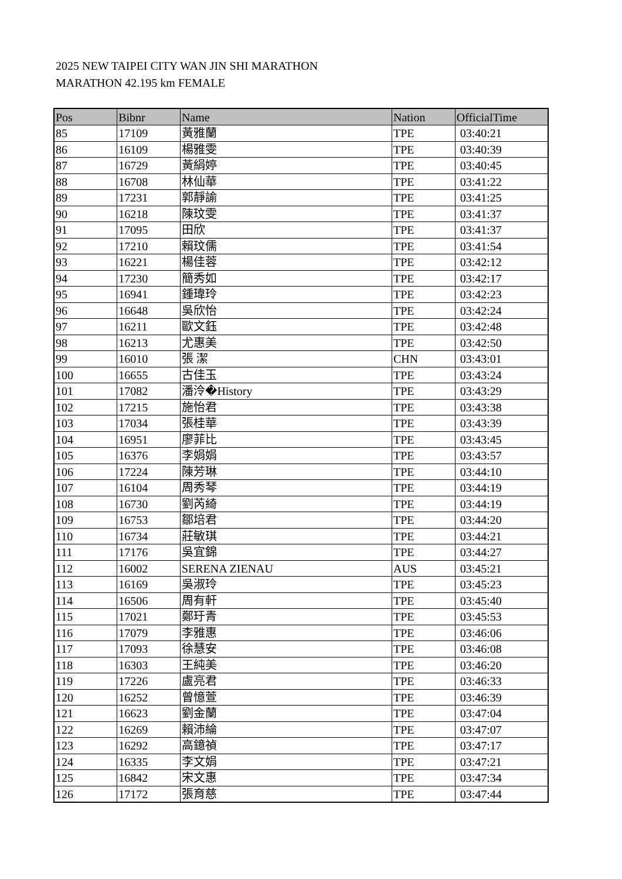2025 NEW TAIPEI CITY WAN JIN SHI MARATHON
MARATHON 42.195 km FEMALE
| Pos | Bibnr | Name | Nation | OfficialTime |
| --- | --- | --- | --- | --- |
| 85 | 17109 | 黃雅蘭 | TPE | 03:40:21 |
| 86 | 16109 | 楊雅雯 | TPE | 03:40:39 |
| 87 | 16729 | 黃絹婷 | TPE | 03:40:45 |
| 88 | 16708 | 林仙華 | TPE | 03:41:22 |
| 89 | 17231 | 郭靜諭 | TPE | 03:41:25 |
| 90 | 16218 | 陳玟雯 | TPE | 03:41:37 |
| 91 | 17095 | 田欣 | TPE | 03:41:37 |
| 92 | 17210 | 賴玟儒 | TPE | 03:41:54 |
| 93 | 16221 | 楊佳蓉 | TPE | 03:42:12 |
| 94 | 17230 | 簡秀如 | TPE | 03:42:17 |
| 95 | 16941 | 鍾瑋玲 | TPE | 03:42:23 |
| 96 | 16648 | 吳欣怡 | TPE | 03:42:24 |
| 97 | 16211 | 歐文鈺 | TPE | 03:42:48 |
| 98 | 16213 | 尤惠美 | TPE | 03:42:50 |
| 99 | 16010 | 張 潔 | CHN | 03:43:01 |
| 100 | 16655 | 古佳玉 | TPE | 03:43:24 |
| 101 | 17082 | 潘泠�History | TPE | 03:43:29 |
| 102 | 17215 | 施怡君 | TPE | 03:43:38 |
| 103 | 17034 | 張桂華 | TPE | 03:43:39 |
| 104 | 16951 | 廖菲比 | TPE | 03:43:45 |
| 105 | 16376 | 李娟娟 | TPE | 03:43:57 |
| 106 | 17224 | 陳芳琳 | TPE | 03:44:10 |
| 107 | 16104 | 周秀琴 | TPE | 03:44:19 |
| 108 | 16730 | 劉芮綺 | TPE | 03:44:19 |
| 109 | 16753 | 鄒培君 | TPE | 03:44:20 |
| 110 | 16734 | 莊敏琪 | TPE | 03:44:21 |
| 111 | 17176 | 吳宜錦 | TPE | 03:44:27 |
| 112 | 16002 | SERENA ZIENAU | AUS | 03:45:21 |
| 113 | 16169 | 吳淑玲 | TPE | 03:45:23 |
| 114 | 16506 | 周有軒 | TPE | 03:45:40 |
| 115 | 17021 | 鄭玗青 | TPE | 03:45:53 |
| 116 | 17079 | 李雅惠 | TPE | 03:46:06 |
| 117 | 17093 | 徐慧安 | TPE | 03:46:08 |
| 118 | 16303 | 王純美 | TPE | 03:46:20 |
| 119 | 17226 | 盧亮君 | TPE | 03:46:33 |
| 120 | 16252 | 曾憶萱 | TPE | 03:46:39 |
| 121 | 16623 | 劉金蘭 | TPE | 03:47:04 |
| 122 | 16269 | 賴沛綸 | TPE | 03:47:07 |
| 123 | 16292 | 高鐿禎 | TPE | 03:47:17 |
| 124 | 16335 | 李文娟 | TPE | 03:47:21 |
| 125 | 16842 | 宋文惠 | TPE | 03:47:34 |
| 126 | 17172 | 張育慈 | TPE | 03:47:44 |